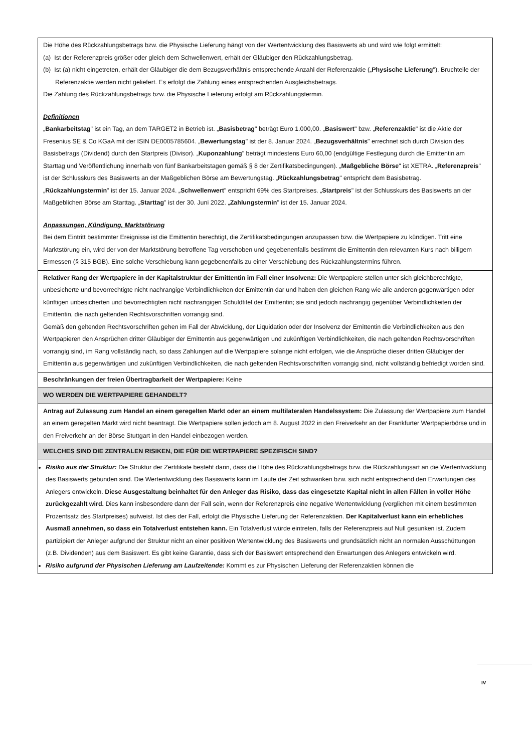| Die Höhe des Rückzahlungsbetrags bzw. die Physische Lieferung hängt von der Wertentwicklung des Basiswerts ab und wird wie folgt ermittelt: (a) Ist der Referenzpreis größer oder gleich dem Schwellenwert, erhält der Gläubiger den Rückzahlungsbetrag. (b) Ist (a) nicht eingetreten, erhält der Gläubiger die dem Bezugsverhältnis entsprechende Anzahl der Referenzaktie („ Physische Lieferung "). Bruchteile der Referenzaktie werden nicht geliefert. Es erfolgt die Zahlung eines entsprechenden Ausgleichsbetrags. Die Zahlung des Rückzahlungsbetrags bzw. die Physische Lieferung erfolgt am Rückzahlungstermin. Definitionen „ Bankarbeitstag " ist ein Tag, an dem TARGET2 in Betrieb ist. „ Basisbetrag " beträgt Euro 1.000,00. „ Basiswert " bzw. „ Referenzaktie " ist die Aktie der Fresenius SE & Co KGaA mit der ISIN DE0005785604. „ Bewertungstag " ist der 8. Januar 2024. „ Bezugsverhältnis " errechnet sich durch Division des Basisbetrags (Dividend) durch den Startpreis (Divisor). „ Kuponzahlung " beträgt mindestens Euro 60,00 (endgültige Festlegung durch die Emittentin am Starttag und Veröffentlichung innerhalb von fünf Bankarbeitstagen gemäß § 8 der Zertifikatsbedingungen). „ Maßgebliche Börse " ist XETRA. „ Referenzpreis " ist der Schlusskurs des Basiswerts an der Maßgeblichen Börse am Bewertungstag. „ Rückzahlungsbetrag " entspricht dem Basisbetrag. „ Rückzahlungstermin " ist der 15. Januar 2024. „ Schwellenwert " entspricht 69% des Startpreises. „ Startpreis " ist der Schlusskurs des Basiswerts an der Maßgeblichen Börse am Starttag. „ Starttag " ist der 30. Juni 2022. „ Zahlungstermin " ist der 15. Januar 2024. Anpassungen, Kündigung, Marktstörung Bei dem Eintritt bestimmter Ereignisse ist die Emittentin berechtigt, die Zertifikatsbedingungen anzupassen bzw. die Wertpapiere zu kündigen. Tritt eine Marktstörung ein, wird der von der Marktstörung betroffene Tag verschoben und gegebenenfalls bestimmt die Emittentin den relevanten Kurs nach billigem Ermessen (§ 315 BGB). Eine solche Verschiebung kann gegebenenfalls zu einer Verschiebung des Rückzahlungstermins führen. |
| Relativer Rang der Wertpapiere in der Kapitalstruktur der Emittentin im Fall einer Insolvenz: Die Wertpapiere stellen unter sich gleichberechtigte, unbesicherte und bevorrechtigte nicht nachrangige Verbindlichkeiten der Emittentin dar und haben den gleichen Rang wie alle anderen gegenwärtigen oder künftigen unbesicherten und bevorrechtigten nicht nachrangigen Schuldtitel der Emittentin; sie sind jedoch nachrangig gegenüber Verbindlichkeiten der Emittentin, die nach geltenden Rechtsvorschriften vorrangig sind. Gemäß den geltenden Rechtsvorschriften gehen im Fall der Abwicklung, der Liquidation oder der Insolvenz der Emittentin die Verbindlichkeiten aus den Wertpapieren den Ansprüchen dritter Gläubiger der Emittentin aus gegenwärtigen und zukünftigen Verbindlichkeiten, die nach geltenden Rechtsvorschriften vorrangig sind, im Rang vollständig nach, so dass Zahlungen auf die Wertpapiere solange nicht erfolgen, wie die Ansprüche dieser dritten Gläubiger der Emittentin aus gegenwärtigen und zukünftigen Verbindlichkeiten, die nach geltenden Rechtsvorschriften vorrangig sind, nicht vollständig befriedigt worden sind. |
| Beschränkungen der freien Übertragbarkeit der Wertpapiere: Keine |
| WO WERDEN DIE WERTPAPIERE GEHANDELT? |
| Antrag auf Zulassung zum Handel an einem geregelten Markt oder an einem multilateralen Handelssystem: Die Zulassung der Wertpapiere zum Handel an einem geregelten Markt wird nicht beantragt. Die Wertpapiere sollen jedoch am 8. August 2022 in den Freiverkehr an der Frankfurter Wertpapierbörse und in den Freiverkehr an der Börse Stuttgart in den Handel einbezogen werden. |
| WELCHES SIND DIE ZENTRALEN RISIKEN, DIE FÜR DIE WERTPAPIERE SPEZIFISCH SIND? |
| Risiko aus der Struktur: Die Struktur der Zertifikate besteht darin, dass die Höhe des Rückzahlungsbetrags bzw. die Rückzahlungsart an die Wertentwicklung des Basiswerts gebunden sind. Die Wertentwicklung des Basiswerts kann im Laufe der Zeit schwanken bzw. sich nicht entsprechend den Erwartungen des Anlegers entwickeln. Diese Ausgestaltung beinhaltet für den Anleger das Risiko, dass das eingesetzte Kapital nicht in allen Fällen in voller Höhe zurückgezahlt wird. Dies kann insbesondere dann der Fall sein, wenn der Referenzpreis eine negative Wertentwicklung (verglichen mit einem bestimmten Prozentsatz des Startpreises) aufweist. Ist dies der Fall, erfolgt die Physische Lieferung der Referenzaktien. Der Kapitalverlust kann ein erhebliches Ausmaß annehmen, so dass ein Totalverlust entstehen kann. Ein Totalverlust würde eintreten, falls der Referenzpreis auf Null gesunken ist. Zudem partizipiert der Anleger aufgrund der Struktur nicht an einer positiven Wertentwicklung des Basiswerts und grundsätzlich nicht an normalen Ausschüttungen (z.B. Dividenden) aus dem Basiswert. Es gibt keine Garantie, dass sich der Basiswert entsprechend den Erwartungen des Anlegers entwickeln wird. Risiko aufgrund der Physischen Lieferung am Laufzeitende: Kommt es zur Physischen Lieferung der Referenzaktien können die |
IV